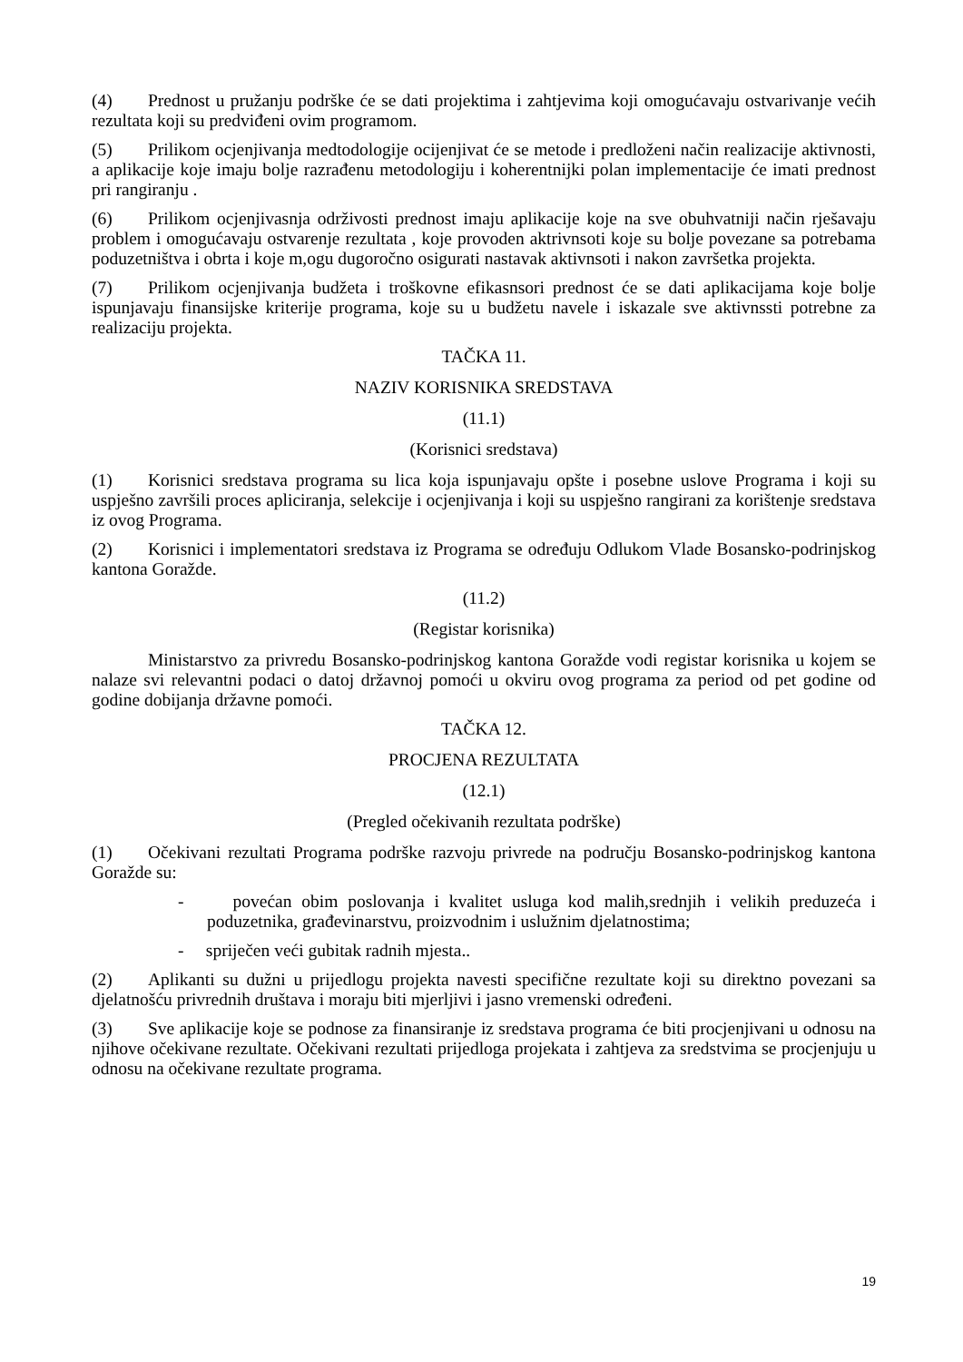(4) Prednost u pružanju podrške će se dati projektima i zahtjevima koji omogućavaju ostvarivanje većih rezultata koji su predviđeni ovim programom.
(5) Prilikom ocjenjivanja medtodologije ocijenjivat će se metode i predloženi način realizacije aktivnosti, a aplikacije koje imaju bolje razrađenu metodologiju i koherentnijki polan implementacije će imati prednost pri rangiranju .
(6) Prilikom ocjenjivasnja održivosti prednost imaju aplikacije koje na sve obuhvatniji način rješavaju problem i omogućavaju ostvarenje rezultata , koje provoden aktrivnsoti koje su bolje povezane sa potrebama poduzetništva i obrta i koje m,ogu dugoročno osigurati nastavak aktivnsoti i nakon završetka projekta.
(7) Prilikom ocjenjivanja budžeta i troškovne efikasnsori prednost će se dati aplikacijama koje bolje ispunjavaju finansijske kriterije programa, koje su u budžetu navele i iskazale sve aktivnssti potrebne za realizaciju projekta.
TAČKA 11.
NAZIV KORISNIKA SREDSTAVA
(11.1)
(Korisnici sredstava)
(1) Korisnici sredstava programa su lica koja ispunjavaju opšte i posebne uslove Programa i koji su uspješno završili proces apliciranja, selekcije i ocjenjivanja i koji su uspješno rangirani za korištenje sredstava iz ovog Programa.
(2) Korisnici i implementatori sredstava iz Programa se određuju Odlukom Vlade Bosansko-podrinjskog kantona Goražde.
(11.2)
(Registar korisnika)
Ministarstvo za privredu Bosansko-podrinjskog kantona Goražde vodi registar korisnika u kojem se nalaze svi relevantni podaci o datoj državnoj pomoći u okviru ovog programa za period od pet godine od godine dobijanja državne pomoći.
TAČKA 12.
PROCJENA REZULTATA
(12.1)
(Pregled očekivanih rezultata podrške)
(1) Očekivani rezultati Programa podrške razvoju privrede na području Bosansko-podrinjskog kantona Goražde su:
- povećan obim poslovanja i kvalitet usluga kod malih,srednjih i velikih preduzeća i poduzetnika, građevinarstvu, proizvodnim i uslužnim djelatnostima;
- spriječen veći gubitak radnih mjesta..
(2) Aplikanti su dužni u prijedlogu projekta navesti specifične rezultate koji su direktno povezani sa djelatnošću privrednih društava i moraju biti mjerljivi i jasno vremenski određeni.
(3) Sve aplikacije koje se podnose za finansiranje iz sredstava programa će biti procjenjivani u odnosu na njihove očekivane rezultate. Očekivani rezultati prijedloga projekata i zahtjeva za sredstvima se procjenjuju u odnosu na očekivane rezultate programa.
19